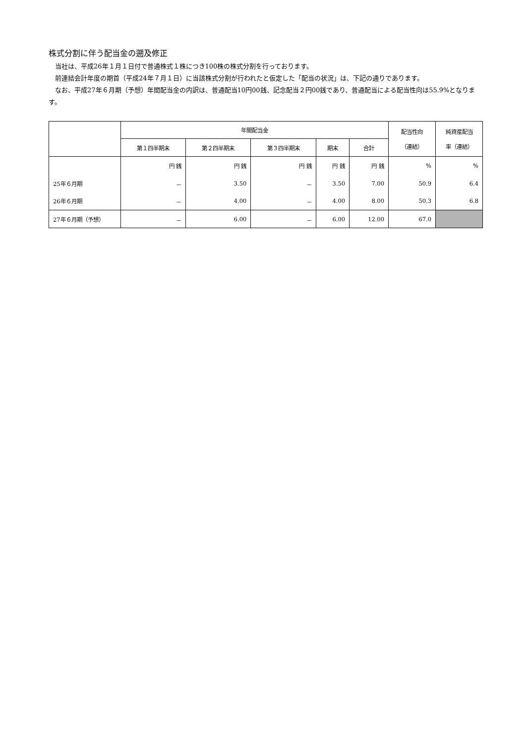株式分割に伴う配当金の遡及修正
当社は、平成26年１月１日付で普通株式１株につき100株の株式分割を行っております。
前連結会計年度の期首（平成24年７月１日）に当該株式分割が行われたと仮定した「配当の状況」は、下記の通りであります。
なお、平成27年６月期（予想）年間配当金の内訳は、普通配当10円00銭、記念配当２円00銭であり、普通配当による配当性向は55.9%となります。
| | 年間配当金 | | | | | 配当性向 （連結） | 純資産配当 率（連結） |
| --- | --- | --- | --- | --- | --- | --- | --- |
| | 第１四半期末 | 第２四半期末 | 第３四半期末 | 期末 | 合計 | | |
| | 円 銭 | 円 銭 | 円 銭 | 円 銭 | 円 銭 | % | % |
| 25年６月期 | － | 3.50 | － | 3.50 | 7.00 | 50.9 | 6.4 |
| 26年６月期 | － | 4.00 | － | 4.00 | 8.00 | 50.3 | 6.8 |
| 27年６月期（予想） | － | 6.00 | － | 6.00 | 12.00 | 67.0 | |